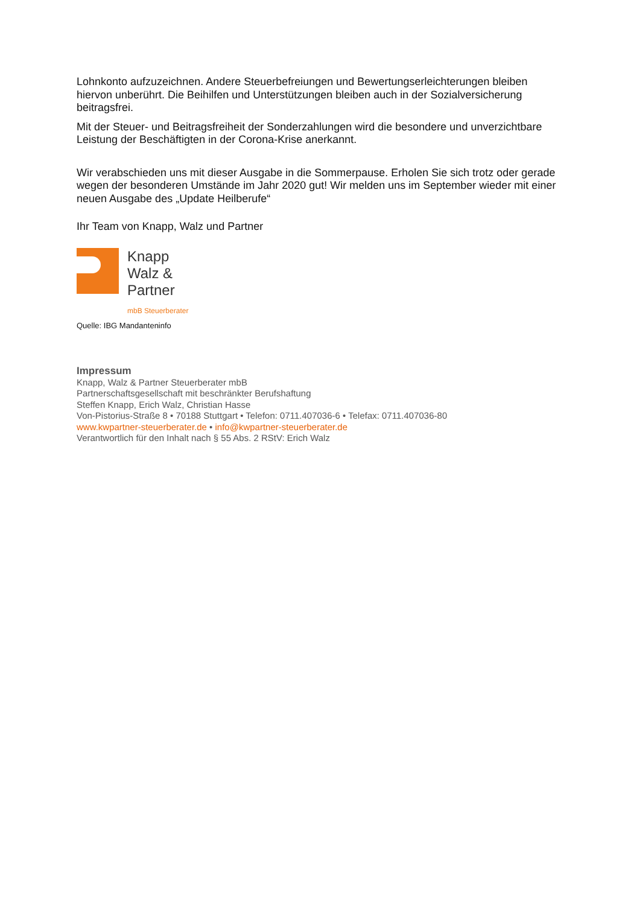Lohnkonto aufzuzeichnen. Andere Steuerbefreiungen und Bewertungserleichterungen bleiben hiervon unberührt. Die Beihilfen und Unterstützungen bleiben auch in der Sozialversicherung beitragsfrei.
Mit der Steuer- und Beitragsfreiheit der Sonderzahlungen wird die besondere und unverzichtbare Leistung der Beschäftigten in der Corona-Krise anerkannt.
Wir verabschieden uns mit dieser Ausgabe in die Sommerpause. Erholen Sie sich trotz oder gerade wegen der besonderen Umstände im Jahr 2020 gut! Wir melden uns im September wieder mit einer neuen Ausgabe des „Update Heilberufe“
Ihr Team von Knapp, Walz und Partner
Knapp
Walz &
Partner
mbB Steuerberater
Quelle: IBG Mandanteninfo
Impressum
Knapp, Walz & Partner Steuerberater mbB
Partnerschaftsgesellschaft mit beschränkter Berufshaftung
Steffen Knapp, Erich Walz, Christian Hasse
Von-Pistorius-Straße 8 • 70188 Stuttgart • Telefon: 0711.407036-6 • Telefax: 0711.407036-80
www.kwpartner-steuerberater.de • info@kwpartner-steuerberater.de
Verantwortlich für den Inhalt nach § 55 Abs. 2 RStV: Erich Walz